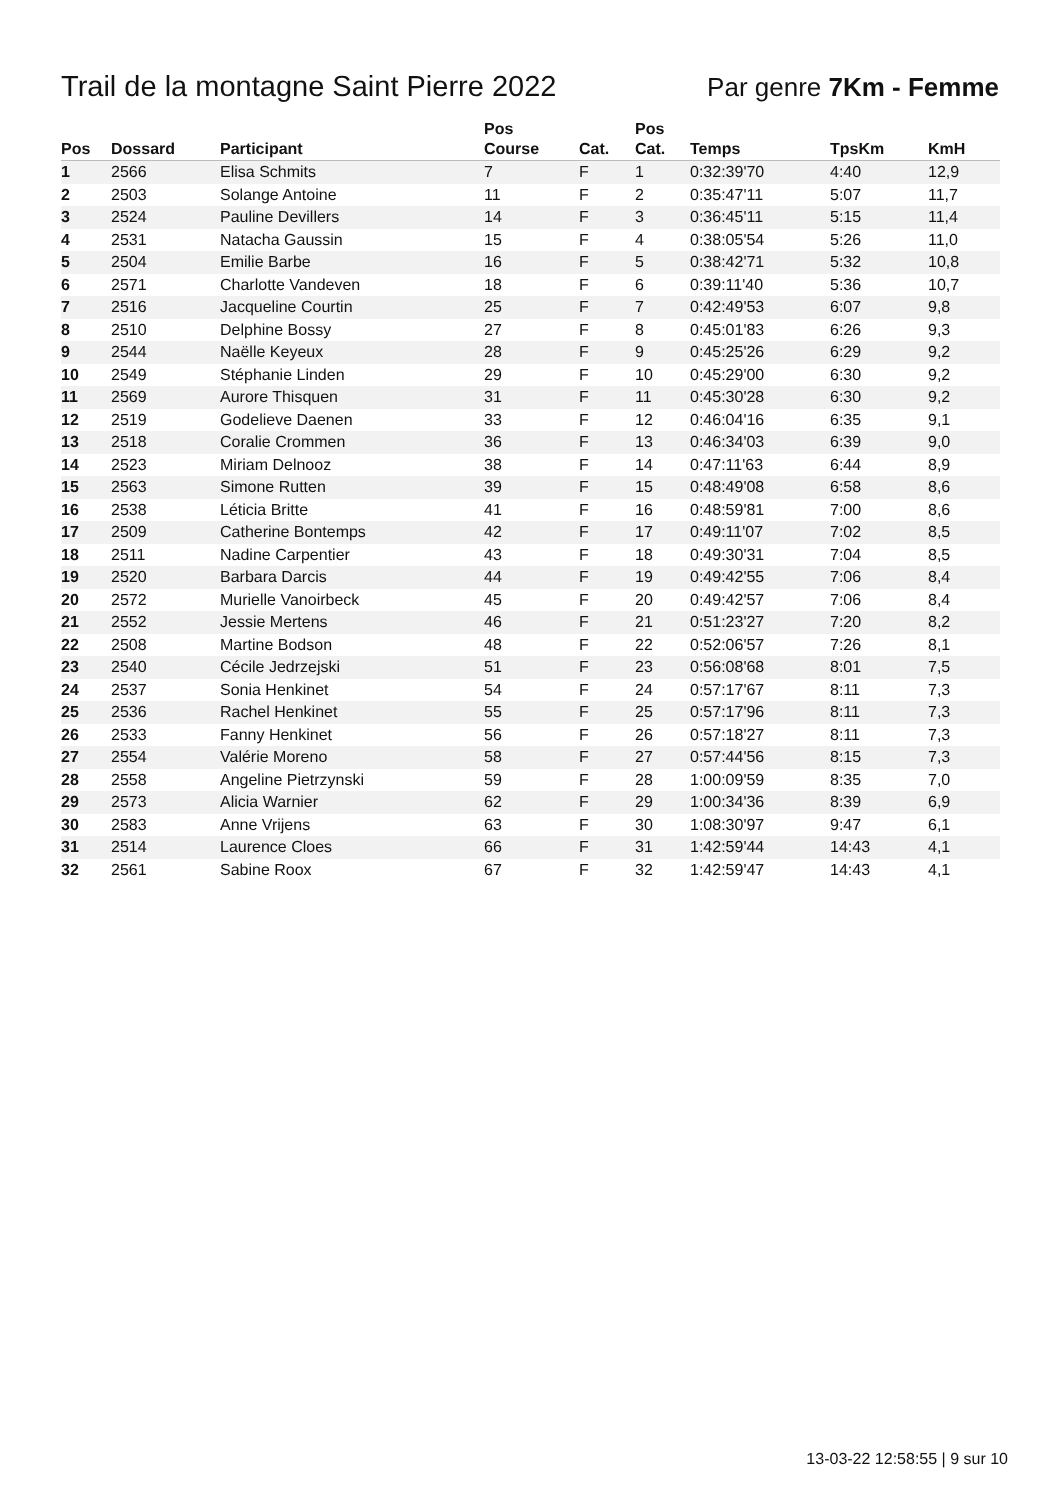Trail de la montagne Saint Pierre 2022
Par genre 7Km - Femme
| Pos | Dossard | Participant | Pos Course | Cat. | Pos Cat. | Temps | TpsKm | KmH |
| --- | --- | --- | --- | --- | --- | --- | --- | --- |
| 1 | 2566 | Elisa Schmits | 7 | F | 1 | 0:32:39'70 | 4:40 | 12,9 |
| 2 | 2503 | Solange Antoine | 11 | F | 2 | 0:35:47'11 | 5:07 | 11,7 |
| 3 | 2524 | Pauline Devillers | 14 | F | 3 | 0:36:45'11 | 5:15 | 11,4 |
| 4 | 2531 | Natacha Gaussin | 15 | F | 4 | 0:38:05'54 | 5:26 | 11,0 |
| 5 | 2504 | Emilie Barbe | 16 | F | 5 | 0:38:42'71 | 5:32 | 10,8 |
| 6 | 2571 | Charlotte Vandeven | 18 | F | 6 | 0:39:11'40 | 5:36 | 10,7 |
| 7 | 2516 | Jacqueline Courtin | 25 | F | 7 | 0:42:49'53 | 6:07 | 9,8 |
| 8 | 2510 | Delphine Bossy | 27 | F | 8 | 0:45:01'83 | 6:26 | 9,3 |
| 9 | 2544 | Naëlle Keyeux | 28 | F | 9 | 0:45:25'26 | 6:29 | 9,2 |
| 10 | 2549 | Stéphanie Linden | 29 | F | 10 | 0:45:29'00 | 6:30 | 9,2 |
| 11 | 2569 | Aurore Thisquen | 31 | F | 11 | 0:45:30'28 | 6:30 | 9,2 |
| 12 | 2519 | Godelieve Daenen | 33 | F | 12 | 0:46:04'16 | 6:35 | 9,1 |
| 13 | 2518 | Coralie Crommen | 36 | F | 13 | 0:46:34'03 | 6:39 | 9,0 |
| 14 | 2523 | Miriam Delnooz | 38 | F | 14 | 0:47:11'63 | 6:44 | 8,9 |
| 15 | 2563 | Simone Rutten | 39 | F | 15 | 0:48:49'08 | 6:58 | 8,6 |
| 16 | 2538 | Léticia Britte | 41 | F | 16 | 0:48:59'81 | 7:00 | 8,6 |
| 17 | 2509 | Catherine Bontemps | 42 | F | 17 | 0:49:11'07 | 7:02 | 8,5 |
| 18 | 2511 | Nadine Carpentier | 43 | F | 18 | 0:49:30'31 | 7:04 | 8,5 |
| 19 | 2520 | Barbara Darcis | 44 | F | 19 | 0:49:42'55 | 7:06 | 8,4 |
| 20 | 2572 | Murielle Vanoirbeck | 45 | F | 20 | 0:49:42'57 | 7:06 | 8,4 |
| 21 | 2552 | Jessie Mertens | 46 | F | 21 | 0:51:23'27 | 7:20 | 8,2 |
| 22 | 2508 | Martine Bodson | 48 | F | 22 | 0:52:06'57 | 7:26 | 8,1 |
| 23 | 2540 | Cécile Jedrzejski | 51 | F | 23 | 0:56:08'68 | 8:01 | 7,5 |
| 24 | 2537 | Sonia Henkinet | 54 | F | 24 | 0:57:17'67 | 8:11 | 7,3 |
| 25 | 2536 | Rachel Henkinet | 55 | F | 25 | 0:57:17'96 | 8:11 | 7,3 |
| 26 | 2533 | Fanny Henkinet | 56 | F | 26 | 0:57:18'27 | 8:11 | 7,3 |
| 27 | 2554 | Valérie Moreno | 58 | F | 27 | 0:57:44'56 | 8:15 | 7,3 |
| 28 | 2558 | Angeline Pietrzynski | 59 | F | 28 | 1:00:09'59 | 8:35 | 7,0 |
| 29 | 2573 | Alicia Warnier | 62 | F | 29 | 1:00:34'36 | 8:39 | 6,9 |
| 30 | 2583 | Anne Vrijens | 63 | F | 30 | 1:08:30'97 | 9:47 | 6,1 |
| 31 | 2514 | Laurence Cloes | 66 | F | 31 | 1:42:59'44 | 14:43 | 4,1 |
| 32 | 2561 | Sabine Roox | 67 | F | 32 | 1:42:59'47 | 14:43 | 4,1 |
13-03-22 12:58:55 | 9 sur 10